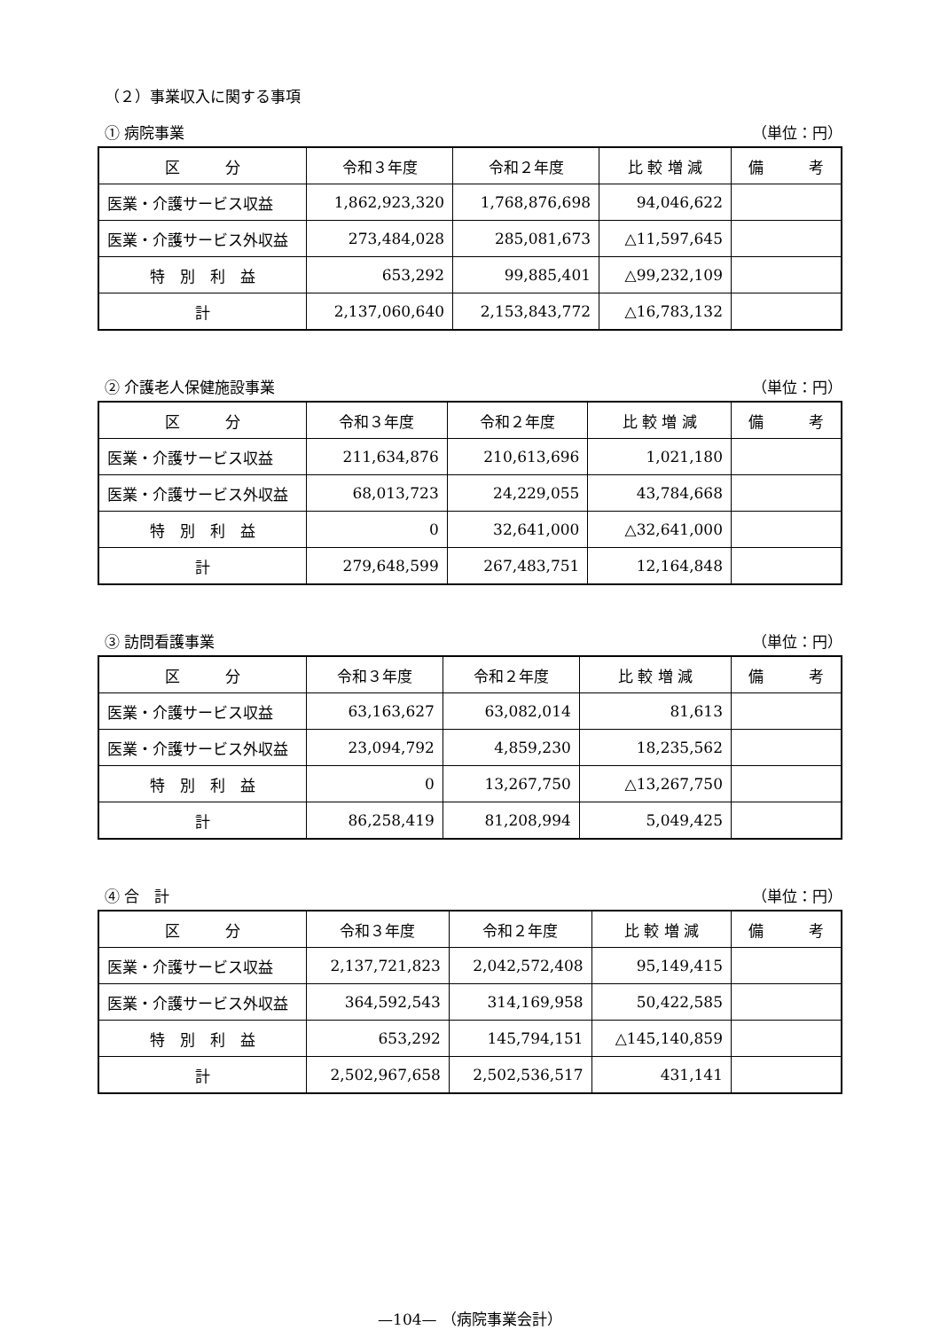（２）事業収入に関する事項
① 病院事業 （単位：円）
| 区 分 | 令和３年度 | 令和２年度 | 比 較 増 減 | 備 考 |
| --- | --- | --- | --- | --- |
| 医業・介護サービス収益 | 1,862,923,320 | 1,768,876,698 | 94,046,622 | |
| 医業・介護サービス外収益 | 273,484,028 | 285,081,673 | △11,597,645 | |
| 特 別 利 益 | 653,292 | 99,885,401 | △99,232,109 | |
| 計 | 2,137,060,640 | 2,153,843,772 | △16,783,132 | |
② 介護老人保健施設事業 （単位：円）
| 区 分 | 令和３年度 | 令和２年度 | 比 較 増 減 | 備 考 |
| --- | --- | --- | --- | --- |
| 医業・介護サービス収益 | 211,634,876 | 210,613,696 | 1,021,180 | |
| 医業・介護サービス外収益 | 68,013,723 | 24,229,055 | 43,784,668 | |
| 特 別 利 益 | 0 | 32,641,000 | △32,641,000 | |
| 計 | 279,648,599 | 267,483,751 | 12,164,848 | |
③ 訪問看護事業 （単位：円）
| 区 分 | 令和３年度 | 令和２年度 | 比 較 増 減 | 備 考 |
| --- | --- | --- | --- | --- |
| 医業・介護サービス収益 | 63,163,627 | 63,082,014 | 81,613 | |
| 医業・介護サービス外収益 | 23,094,792 | 4,859,230 | 18,235,562 | |
| 特 別 利 益 | 0 | 13,267,750 | △13,267,750 | |
| 計 | 86,258,419 | 81,208,994 | 5,049,425 | |
④ 合　計 （単位：円）
| 区 分 | 令和３年度 | 令和２年度 | 比 較 増 減 | 備 考 |
| --- | --- | --- | --- | --- |
| 医業・介護サービス収益 | 2,137,721,823 | 2,042,572,408 | 95,149,415 | |
| 医業・介護サービス外収益 | 364,592,543 | 314,169,958 | 50,422,585 | |
| 特 別 利 益 | 653,292 | 145,794,151 | △145,140,859 | |
| 計 | 2,502,967,658 | 2,502,536,517 | 431,141 | |
—104— （病院事業会計）